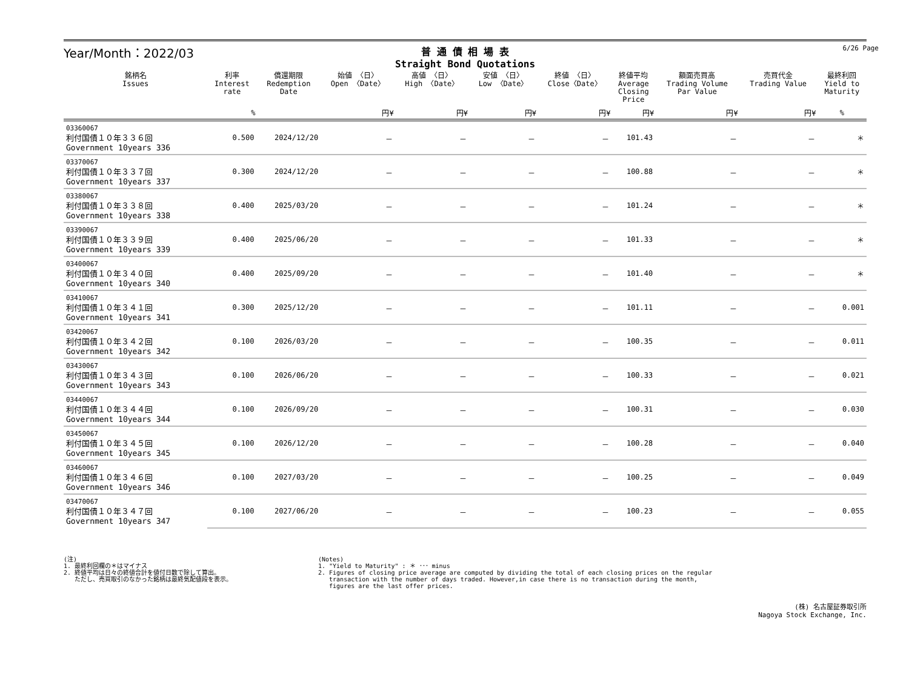Year/Month：2022/03
普 通 債 相 場 表
Straight Bond Quotations
6/26 Page
| 銘柄名 Issues | 利率 Interest rate | 償還期限 Redemption Date | 始値 〈日〉 Open 〈Date〉 | 高値 〈日〉 High 〈Date〉 | 安値 〈日〉 Low 〈Date〉 | 終値 〈日〉 Close〈Date〉 | 終値平均 Average Closing Price | 額面売買高 Trading Volume Par Value | 売買代金 Trading Value | 最終利回 Yield to Maturity |
| --- | --- | --- | --- | --- | --- | --- | --- | --- | --- | --- |
| | % | | 円¥ | 円¥ | 円¥ | 円¥ | 円¥ | 円¥ | 円¥ | % |
| 03360067 利付国債１０年３３６回 Government 10years 336 | 0.500 | 2024/12/20 | － | － | － | － | 101.43 | － | － | ＊ |
| 03370067 利付国債１０年３３７回 Government 10years 337 | 0.300 | 2024/12/20 | － | － | － | － | 100.88 | － | － | ＊ |
| 03380067 利付国債１０年３３８回 Government 10years 338 | 0.400 | 2025/03/20 | － | － | － | － | 101.24 | － | － | ＊ |
| 03390067 利付国債１０年３３９回 Government 10years 339 | 0.400 | 2025/06/20 | － | － | － | － | 101.33 | － | － | ＊ |
| 03400067 利付国債１０年３４０回 Government 10years 340 | 0.400 | 2025/09/20 | － | － | － | － | 101.40 | － | － | ＊ |
| 03410067 利付国債１０年３４１回 Government 10years 341 | 0.300 | 2025/12/20 | － | － | － | － | 101.11 | － | － | 0.001 |
| 03420067 利付国債１０年３４２回 Government 10years 342 | 0.100 | 2026/03/20 | － | － | － | － | 100.35 | － | － | 0.011 |
| 03430067 利付国債１０年３４３回 Government 10years 343 | 0.100 | 2026/06/20 | － | － | － | － | 100.33 | － | － | 0.021 |
| 03440067 利付国債１０年３４４回 Government 10years 344 | 0.100 | 2026/09/20 | － | － | － | － | 100.31 | － | － | 0.030 |
| 03450067 利付国債１０年３４５回 Government 10years 345 | 0.100 | 2026/12/20 | － | － | － | － | 100.28 | － | － | 0.040 |
| 03460067 利付国債１０年３４６回 Government 10years 346 | 0.100 | 2027/03/20 | － | － | － | － | 100.25 | － | － | 0.049 |
| 03470067 利付国債１０年３４７回 Government 10years 347 | 0.100 | 2027/06/20 | － | － | － | － | 100.23 | － | － | 0.055 |
(注)
1. 最終利回欄の＊はマイナス
2. 終値平均は日々の終値合計を値付日数で除して算出。
ただし、売買取引のなかった銘柄は最終気配値段を表示。
(Notes)
1. "Yield to Maturity" : ＊ ･･･ minus
2. Figures of closing price average are computed by dividing the total of each closing prices on the regular
transaction with the number of days traded. However,in case there is no transaction during the month,
figures are the last offer prices.
(株) 名古屋証券取引所
Nagoya Stock Exchange, Inc.